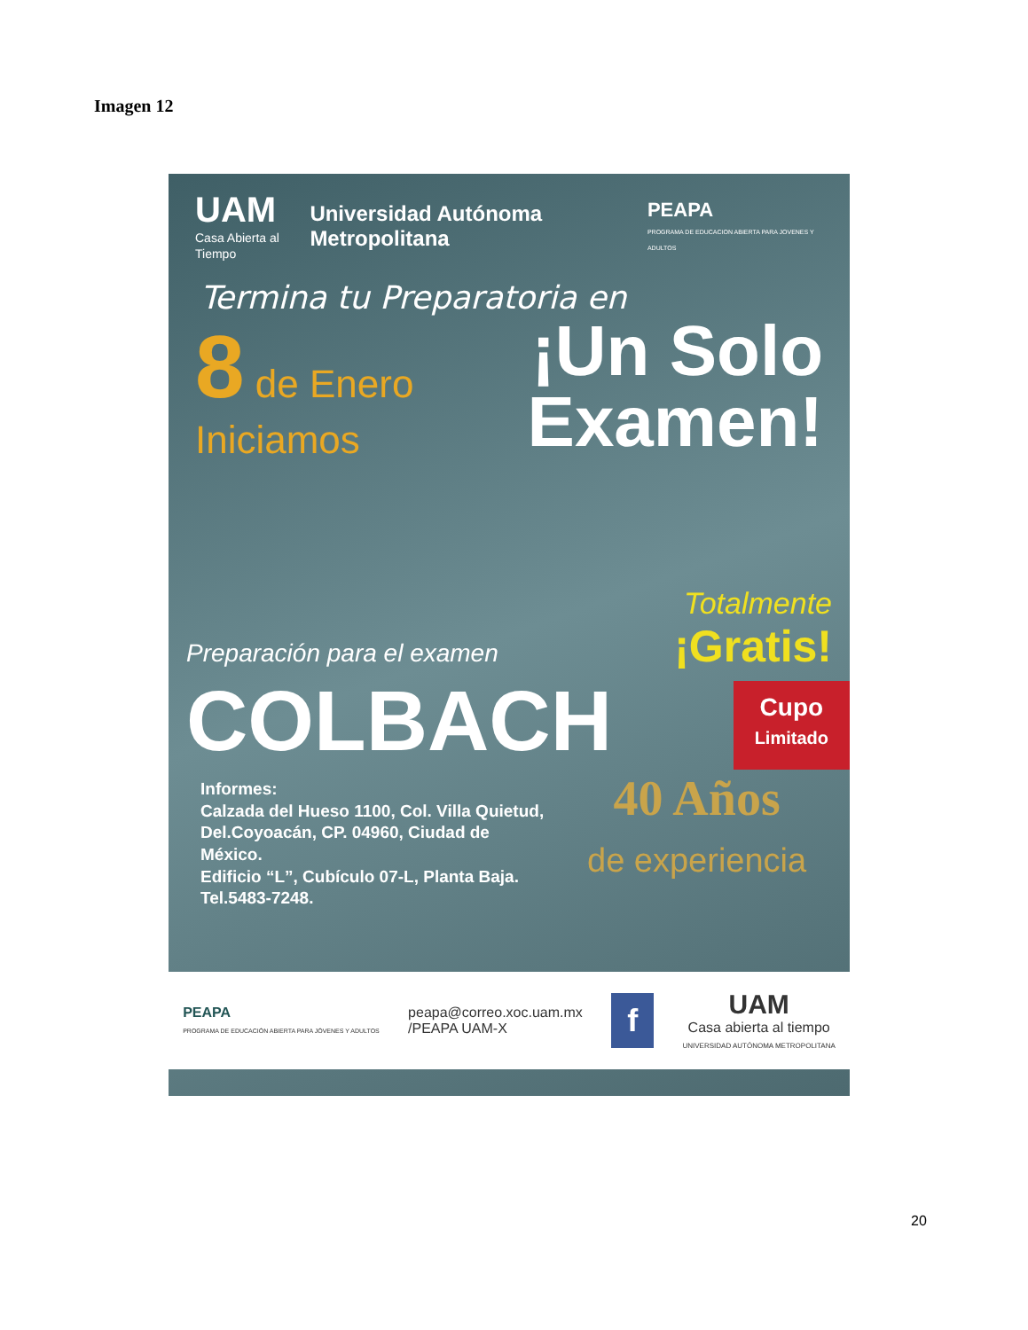Imagen 12
UAM
Casa Abierta al Tiempo
Universidad Autónoma Metropolitana
PEAPA
PROGRAMA DE EDUCACION ABIERTA PARA JOVENES Y ADULTOS
Termina tu Preparatoria en
8 de Enero
Iniciamos
¡Un Solo
Examen!
Preparación para el examen
Totalmente
¡Gratis!
COLBACH
Cupo
Limitado
Informes:
Calzada del Hueso 1100, Col. Villa Quietud, Del.Coyoacán, CP. 04960, Ciudad de México.
Edificio “L”, Cubículo 07-L, Planta Baja. Tel.5483-7248.
40 Años
de experiencia
PEAPA
PROGRAMA DE EDUCACIÓN ABIERTA PARA JÓVENES Y ADULTOS
peapa@correo.xoc.uam.mx
/PEAPA UAM-X
f
UAM
Casa abierta al tiempo
UNIVERSIDAD AUTÓNOMA METROPOLITANA
20